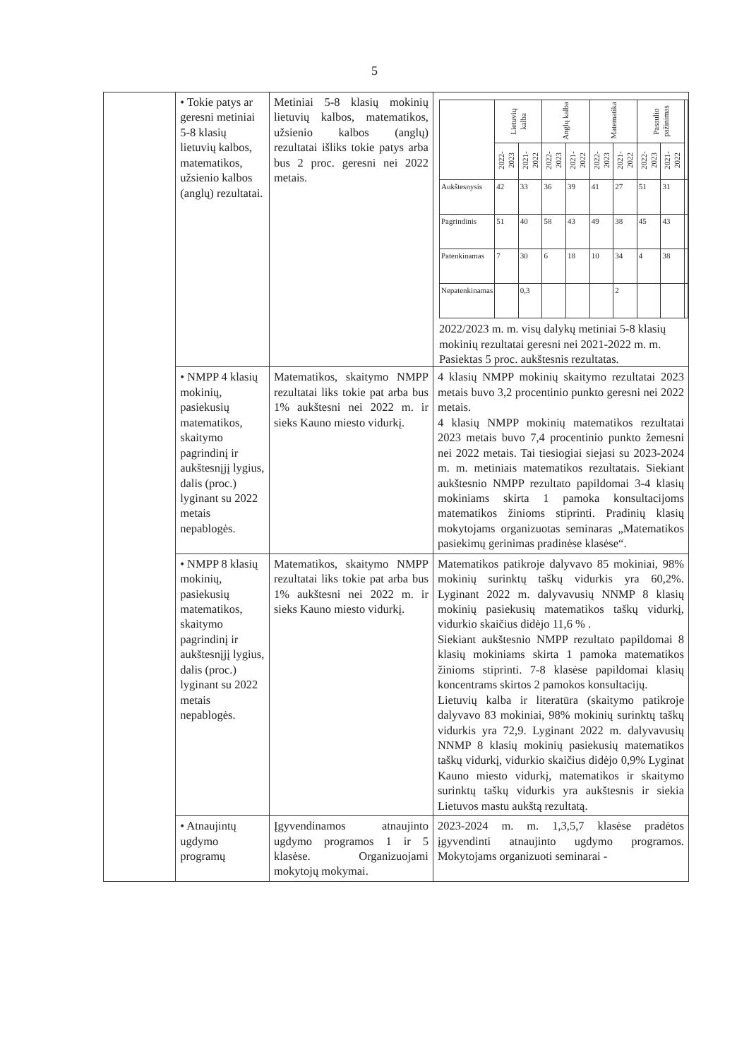5
| | • Tokie patys ar geresni metiniai 5-8 klasių lietuvių kalbos, matematikos, užsienio kalbos (anglų) rezultatai. | Metiniai 5-8 klasių mokinių lietuvių kalbos, matematikos, užsienio kalbos (anglų) rezultatai išliks tokie patys arba bus 2 proc. geresni nei 2022 metais. | / / Lietuvių kalba / / Anglų kalba / / Matematika / / Pasaulio pažinimas / / / / --- / --- / --- / --- / --- / --- / --- / --- / --- / --- / / / 2022-2023 / 2021-2022 / 2022-2023 / 2021-2022 / 2022-2023 / 2021-2022 / 2022-2023 / 2021-2022 / / / Aukštesnysis / 42 / 33 / 36 / 39 / 41 / 27 / 51 / 31 / / / Pagrindinis / 51 / 40 / 58 / 43 / 49 / 38 / 45 / 43 / / / Patenkinamas / 7 / 30 / 6 / 18 / 10 / 34 / 4 / 38 / / / Nepatenkinamas / / 0,3 / / / / 2 / / / / 2022/2023 m. m. visų dalykų metiniai 5-8 klasių mokinių rezultatai geresni nei 2021-2022 m. m. Pasiektas 5 proc. aukštesnis rezultatas. |
| | • NMPP 4 klasių mokinių, pasiekusių matematikos, skaitymo pagrindinį ir aukštesnįjį lygius, dalis (proc.) lyginant su 2022 metais nepablogės. | Matematikos, skaitymo NMPP rezultatai liks tokie pat arba bus 1% aukštesni nei 2022 m. ir sieks Kauno miesto vidurkį. | 4 klasių NMPP mokinių skaitymo rezultatai 2023 metais buvo 3,2 procentinio punkto geresni nei 2022 metais. 4 klasių NMPP mokinių matematikos rezultatai 2023 metais buvo 7,4 procentinio punkto žemesni nei 2022 metais. Tai tiesiogiai siejasi su 2023-2024 m. m. metiniais matematikos rezultatais. Siekiant aukštesnio NMPP rezultato papildomai 3-4 klasių mokiniams skirta 1 pamoka konsultacijoms matematikos žinioms stiprinti. Pradinių klasių mokytojams organizuotas seminaras „Matematikos pasiekimų gerinimas pradinėse klasėse“. |
| | • NMPP 8 klasių mokinių, pasiekusių matematikos, skaitymo pagrindinį ir aukštesnįjį lygius, dalis (proc.) lyginant su 2022 metais nepablogės. | Matematikos, skaitymo NMPP rezultatai liks tokie pat arba bus 1% aukštesni nei 2022 m. ir sieks Kauno miesto vidurkį. | Matematikos patikroje dalyvavo 85 mokiniai, 98% mokinių surinktų taškų vidurkis yra 60,2%. Lyginant 2022 m. dalyvavusių NNMP 8 klasių mokinių pasiekusių matematikos taškų vidurkį, vidurkio skaičius didėjo 11,6 % . Siekiant aukštesnio NMPP rezultato papildomai 8 klasių mokiniams skirta 1 pamoka matematikos žinioms stiprinti. 7-8 klasėse papildomai klasių koncentrams skirtos 2 pamokos konsultacijų. Lietuvių kalba ir literatūra (skaitymo patikroje dalyvavo 83 mokiniai, 98% mokinių surinktų taškų vidurkis yra 72,9. Lyginant 2022 m. dalyvavusių NNMP 8 klasių mokinių pasiekusių matematikos taškų vidurkį, vidurkio skaičius didėjo 0,9% Lyginat Kauno miesto vidurkį, matematikos ir skaitymo surinktų taškų vidurkis yra aukštesnis ir siekia Lietuvos mastu aukštą rezultatą. |
| | • Atnaujintų ugdymo programų | Įgyvendinamos atnaujinto ugdymo programos 1 ir 5 klasėse. Organizuojami mokytojų mokymai. | 2023-2024 m. m. 1,3,5,7 klasėse pradėtos įgyvendinti atnaujinto ugdymo programos. Mokytojams organizuoti seminarai - |